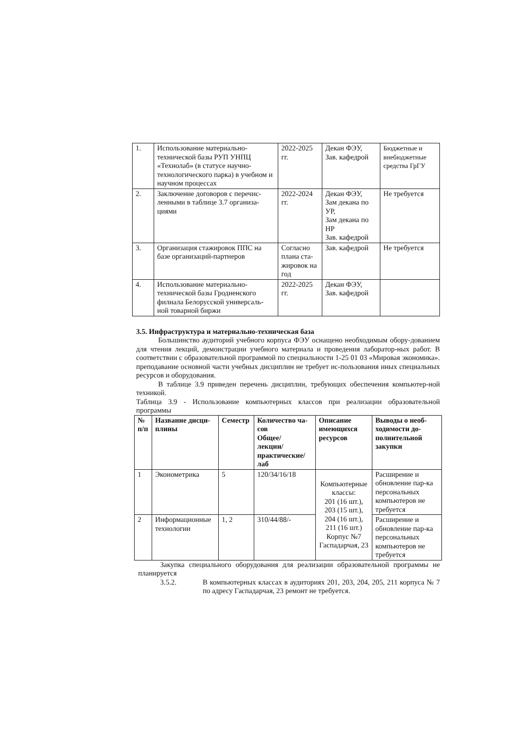| 1. | Использование материально-технической базы РУП УНПЦ «Технолаб» (в статусе научно-технологического парка) в учебном и научном процессах | 2022-2025 гг. | Декан ФЭУ, Зав. кафедрой | Бюджетные и внебюджетные средства ГрГУ |
| 2. | Заключение договоров с перечис-ленными в таблице 3.7 организа-циями | 2022-2024 гг. | Декан ФЭУ, Зам декана по УР, Зам декана по НР Зав. кафедрой | Не требуется |
| 3. | Организация стажировок ППС на базе организаций-партнеров | Согласно плана ста-жировок на год | Зав. кафедрой | Не требуется |
| 4. | Использование материально-технической базы Гродненского филиала Белорусской универсаль-ной товарной биржи | 2022-2025 гг. | Декан ФЭУ, Зав. кафедрой | |
3.5. Инфраструктура и материально-техническая база
Большинство аудиторий учебного корпуса ФЭУ оснащено необходимым обору-дованием для чтения лекций, демонстрации учебного материала и проведения лаборатор-ных работ. В соответствии с образовательной программой по специальности 1-25 01 03 «Мировая экономика». преподавание основной части учебных дисциплин не требует ис-пользования иных специальных ресурсов и оборудования.
В таблице 3.9 приведен перечень дисциплин, требующих обеспечения компьютер-ной техникой.
Таблица 3.9 - Использование компьютерных классов при реализации образовательной программы
| № п/п | Название дисци-плины | Семестр | Количество ча-сов Общее/ лекции/ практические/ лаб | Описание имеющихся ресурсов | Выводы о необ-ходимости до-полнительной закупки |
| --- | --- | --- | --- | --- | --- |
| 1 | Эконометрика | 5 | 120/34/16/18 | Компьютерные классы: 201 (16 шт.), 203 (15 шт.), 204 (16 шт.), 211 (16 шт.) Корпус №7 Гаспадарчая, 23 | Расширение и обновление пар-ка персональных компьютеров не требуется |
| 2 | Информационные технологии | 1, 2 | 310/44/88/- | | Расширение и обновление пар-ка персональных компьютеров не требуется |
Закупка специального оборудования для реализации образовательной программы не планируется
3.5.2. В компьютерных классах в аудиториях 201, 203, 204, 205, 211 корпуса № 7 по адресу Гаспадарчая, 23 ремонт не требуется.